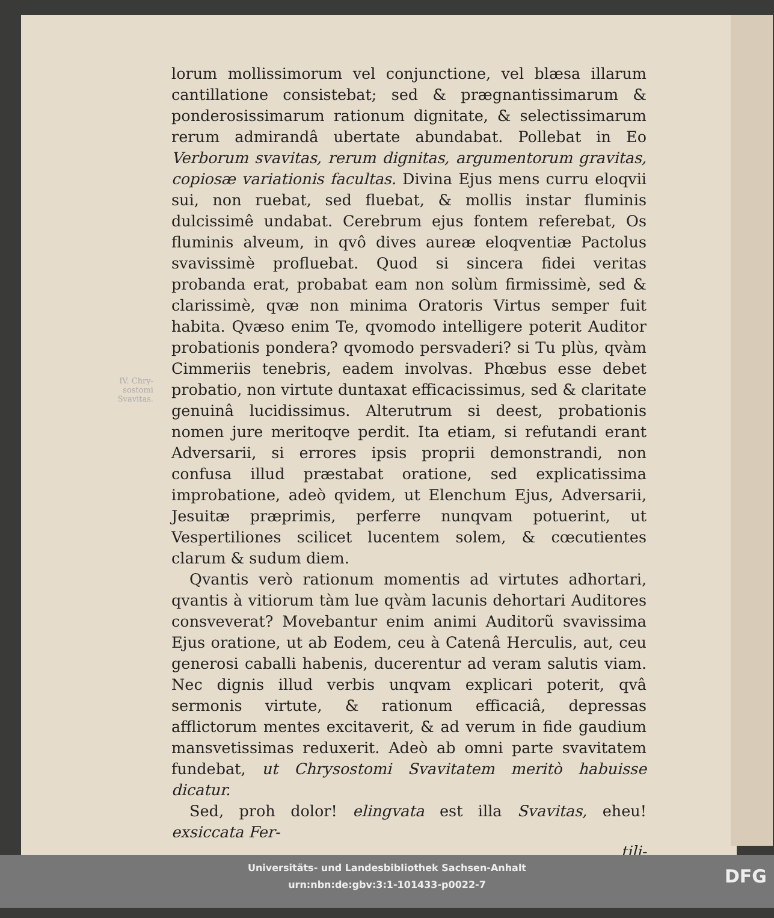IV. Chry-
sostomi
Svavitas.
lorum mollissimorum vel conjunctione, vel blæsa illarum cantillatione consistebat; sed & prægnantissimarum & ponderosissimarum rationum dignitate, & selectissimarum rerum admirandâ ubertate abundabat. Pollebat in Eo Verborum svavitas, rerum dignitas, argumentorum gravitas, copiosæ variationis facultas. Divina Ejus mens curru eloqvii sui, non ruebat, sed fluebat, & mollis instar fluminis dulcissimê undabat. Cerebrum ejus fontem referebat, Os fluminis alveum, in qvô dives aureæ eloqventiæ Pactolus svavissimè profluebat. Quod si sincera fidei veritas probanda erat, probabat eam non solùm firmissimè, sed & clarissimè, qvæ non minima Oratoris Virtus semper fuit habita. Qvæso enim Te, qvomodo intelligere poterit Auditor probationis pondera? qvomodo persvaderi? si Tu plùs, qvàm Cimmeriis tenebris, eadem involvas. Phœbus esse debet probatio, non virtute duntaxat efficacissimus, sed & claritate genuinâ lucidissimus. Alterutrum si deest, probationis nomen jure meritoqve perdit. Ita etiam, si refutandi erant Adversarii, si errores ipsis proprii demonstrandi, non confusa illud præstabat oratione, sed explicatissima improbatione, adeò qvidem, ut Elenchum Ejus, Adversarii, Jesuitæ præprimis, perferre nunqvam potuerint, ut Vespertiliones scilicet lucentem solem, & cœcutientes clarum & sudum diem.
Qvantis verò rationum momentis ad virtutes adhortari, qvantis à vitiorum tàm lue qvàm lacunis dehortari Auditores consveverat? Movebantur enim animi Auditorũ svavissima Ejus oratione, ut ab Eodem, ceu à Catenâ Herculis, aut, ceu generosi caballi habenis, ducerentur ad veram salutis viam. Nec dignis illud verbis unqvam explicari poterit, qvâ sermonis virtute, & rationum efficaciâ, depressas afflictorum mentes excitaverit, & ad verum in fide gaudium mansvetissimas reduxerit. Adeò ab omni parte svavitatem fundebat, ut Chrysostomi Svavitatem meritò habuisse dicatur.
Sed, proh dolor! elingvata est illa Svavitas, eheu! exsiccata Fer-
tili-
Universitäts- und Landesbibliothek Sachsen-Anhalt
urn:nbn:de:gbv:3:1-101433-p0022-7
DFG